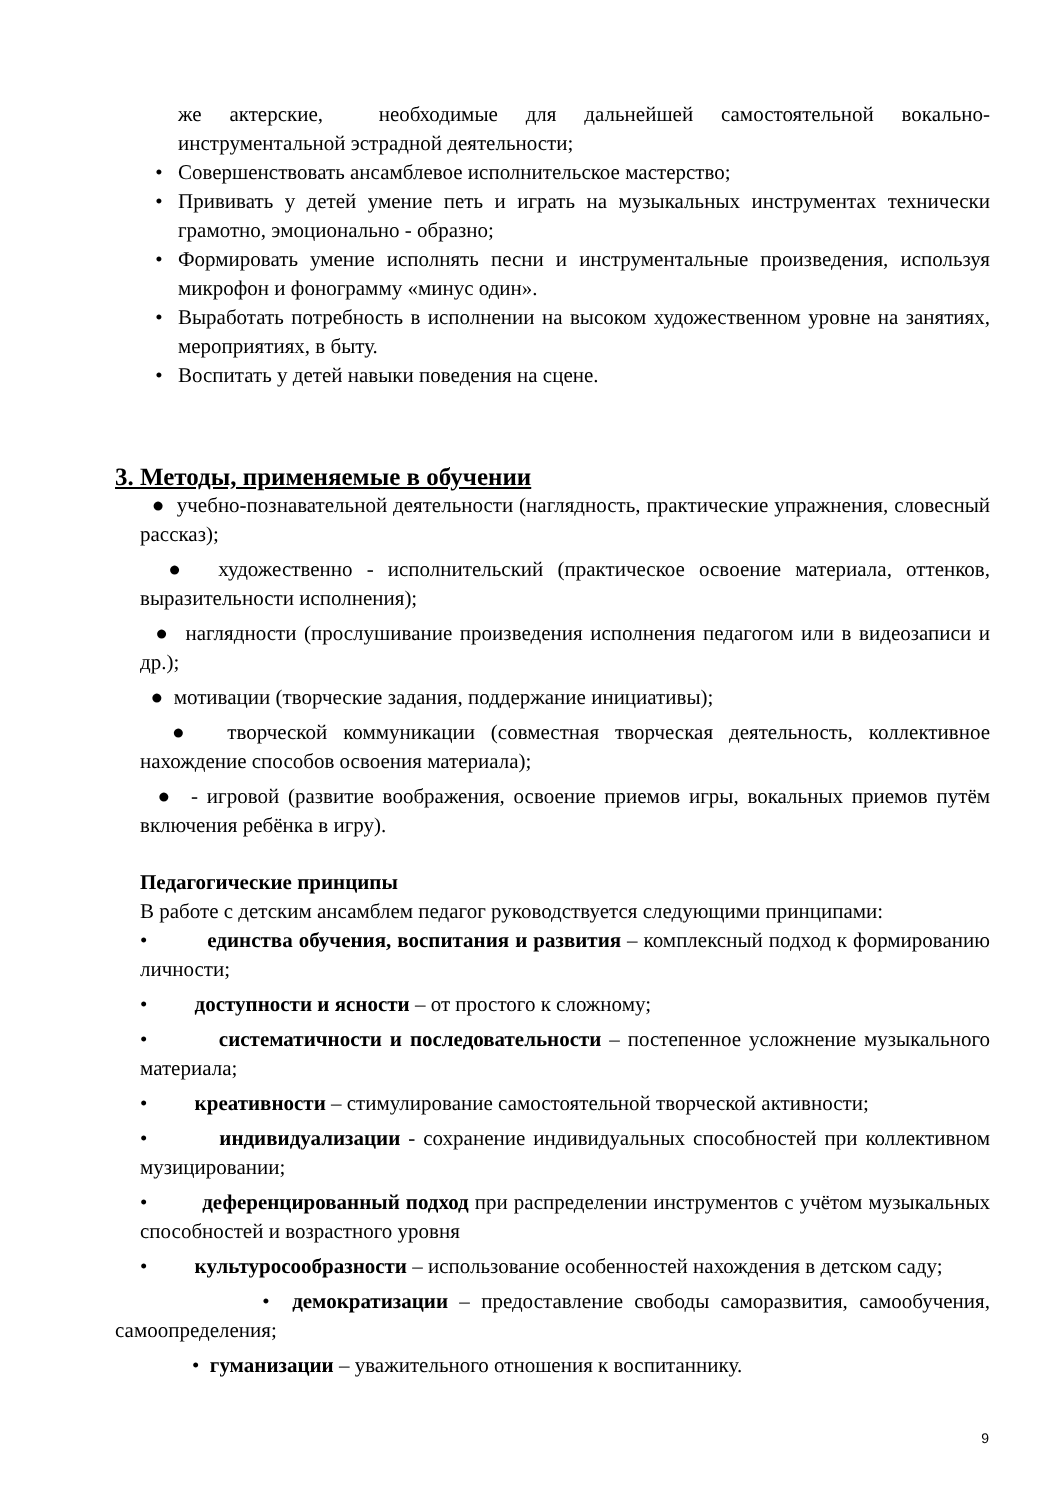же актерские, необходимые для дальнейшей самостоятельной вокально-инструментальной эстрадной деятельности;
• Совершенствовать ансамблевое исполнительское мастерство;
• Прививать у детей умение петь и играть на музыкальных инструментах технически грамотно, эмоционально - образно;
• Формировать умение исполнять песни и инструментальные произведения, используя микрофон и фонограмму «минус один».
• Выработать потребность в исполнении на высоком художественном уровне на занятиях, мероприятиях, в быту.
• Воспитать у детей навыки поведения на сцене.
3. Методы, применяемые в обучении
● учебно-познавательной деятельности (наглядность, практические упражнения, словесный рассказ);
● художественно - исполнительский (практическое освоение материала, оттенков, выразительности исполнения);
● наглядности (прослушивание произведения исполнения педагогом или в видеозаписи и др.);
● мотивации (творческие задания, поддержание инициативы);
● творческой коммуникации (совместная творческая деятельность, коллективное нахождение способов освоения материала);
● - игровой (развитие воображения, освоение приемов игры, вокальных приемов путём включения ребёнка в игру).
Педагогические принципы
В работе с детским ансамблем педагог руководствуется следующими принципами:
• единства обучения, воспитания и развития – комплексный подход к формированию личности;
• доступности и ясности – от простого к сложному;
• систематичности и последовательности – постепенное усложнение музыкального материала;
• креативности – стимулирование самостоятельной творческой активности;
• индивидуализации - сохранение индивидуальных способностей при коллективном музицировании;
• деференцированный подход при распределении инструментов с учётом музыкальных способностей и возрастного уровня
• культуросообразности – использование особенностей нахождения в детском саду;
• демократизации – предоставление свободы саморазвития, самообучения, самоопределения;
• гуманизации – уважительного отношения к воспитаннику.
9